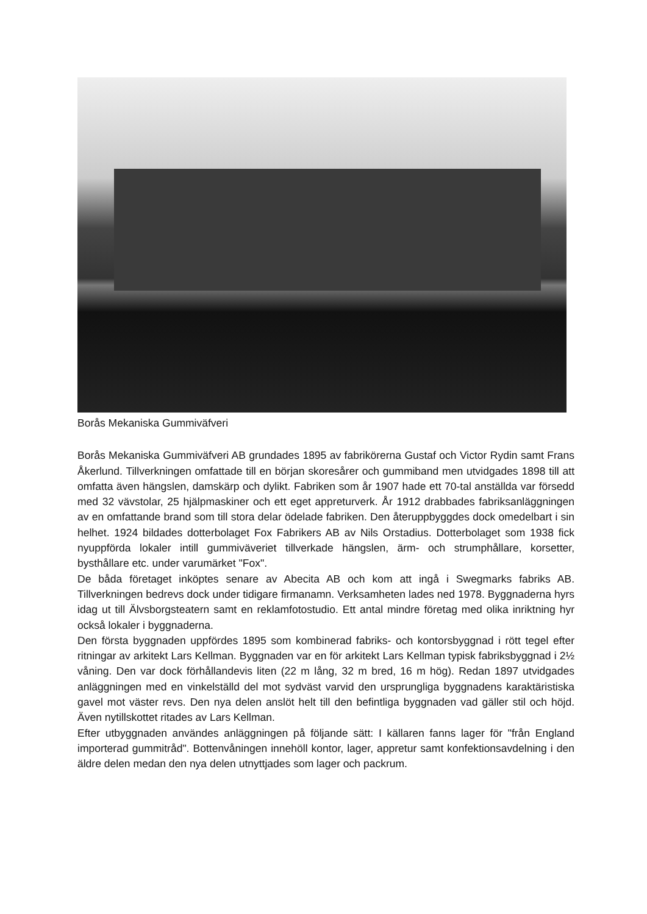Borås Mekaniska Gummiväfveri
Borås Mekaniska Gummiväfveri AB grundades 1895 av fabrikörerna Gustaf och Victor Rydin samt Frans Åkerlund. Tillverkningen omfattade till en början skoresårer och gummiband men utvidgades 1898 till att omfatta även hängslen, damskärp och dylikt. Fabriken som år 1907 hade ett 70-tal anställda var försedd med 32 vävstolar, 25 hjälpmaskiner och ett eget appreturverk. År 1912 drabbades fabriksanläggningen av en omfattande brand som till stora delar ödelade fabriken. Den återuppbyggdes dock omedelbart i sin helhet. 1924 bildades dotterbolaget Fox Fabrikers AB av Nils Orstadius. Dotterbolaget som 1938 fick nyuppförda lokaler intill gummiväveriet tillverkade hängslen, ärm- och strumphållare, korsetter, bysthållare etc. under varumärket "Fox".
De båda företaget inköptes senare av Abecita AB och kom att ingå i Swegmarks fabriks AB. Tillverkningen bedrevs dock under tidigare firmanamn. Verksamheten lades ned 1978. Byggnaderna hyrs idag ut till Älvsborgsteatern samt en reklamfotostudio. Ett antal mindre företag med olika inriktning hyr också lokaler i byggnaderna.
Den första byggnaden uppfördes 1895 som kombinerad fabriks- och kontorsbyggnad i rött tegel efter ritningar av arkitekt Lars Kellman. Byggnaden var en för arkitekt Lars Kellman typisk fabriksbyggnad i 2½ våning. Den var dock förhållandevis liten (22 m lång, 32 m bred, 16 m hög). Redan 1897 utvidgades anläggningen med en vinkelställd del mot sydväst varvid den ursprungliga byggnadens karaktäristiska gavel mot väster revs. Den nya delen anslöt helt till den befintliga byggnaden vad gäller stil och höjd. Även nytillskottet ritades av Lars Kellman.
Efter utbyggnaden användes anläggningen på följande sätt: I källaren fanns lager för "från England importerad gummitråd". Bottenvåningen innehöll kontor, lager, appretur samt konfektionsavdelning i den äldre delen medan den nya delen utnyttjades som lager och packrum.